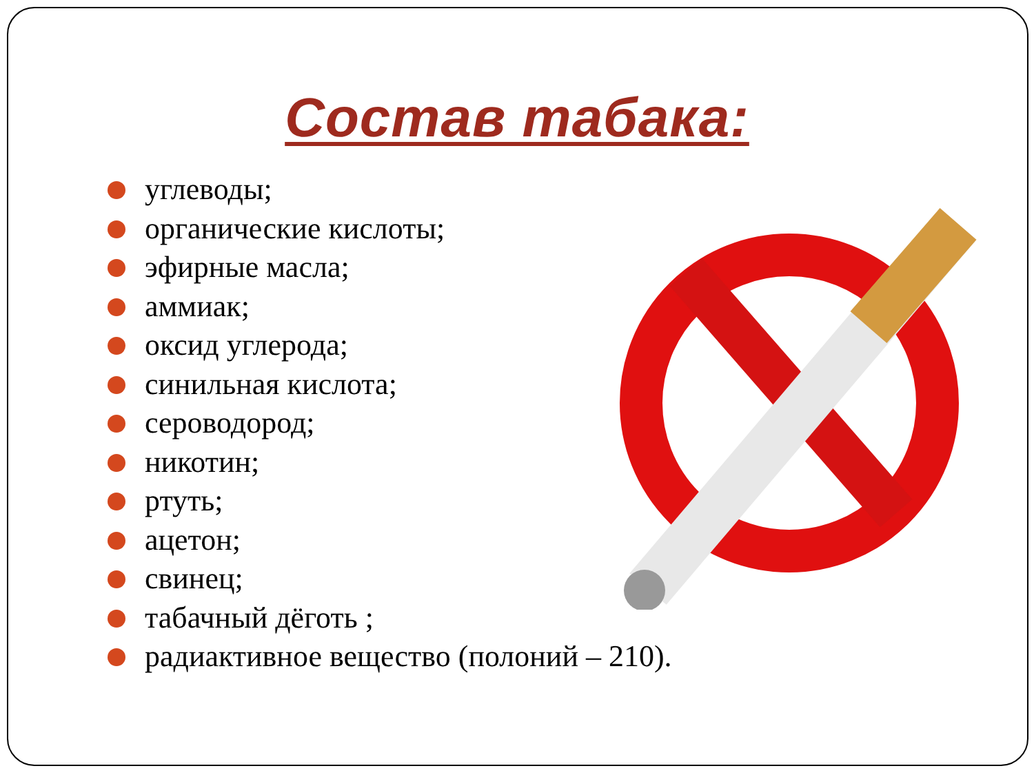Состав табака:
углеводы;
органические кислоты;
эфирные масла;
аммиак;
оксид углерода;
синильная кислота;
сероводород;
никотин;
ртуть;
ацетон;
свинец;
табачный дёготь ;
радиактивное вещество (полоний – 210).